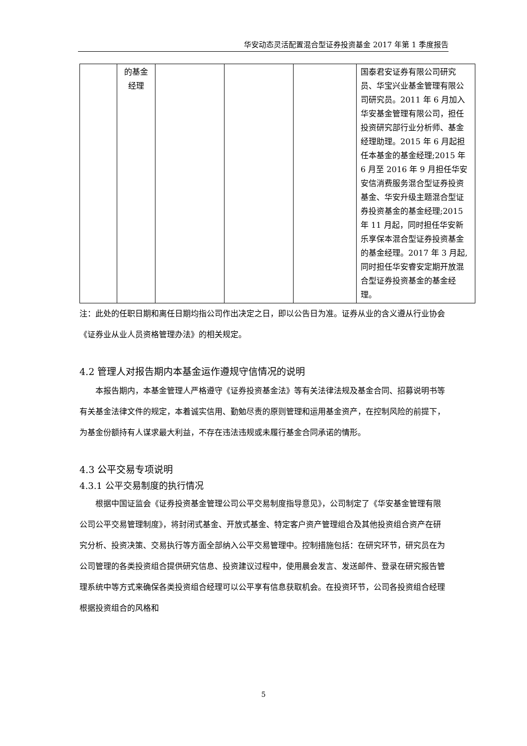华安动态灵活配置混合型证券投资基金 2017 年第 1 季度报告
| | 的基金 经理 | | | | 国泰君安证券有限公司研究员、华宝兴业基金管理有限公司研究员。2011 年 6 月加入华安基金管理有限公司，担任投资研究部行业分析师、基金经理助理。2015 年 6 月起担任本基金的基金经理;2015 年 6 月至 2016 年 9 月担任华安安信消费服务混合型证券投资基金、华安升级主题混合型证券投资基金的基金经理;2015 年 11 月起，同时担任华安新乐享保本混合型证券投资基金的基金经理。2017 年 3 月起,同时担任华安睿安定期开放混合型证券投资基金的基金经理。 |
注：此处的任职日期和离任日期均指公司作出决定之日，即以公告日为准。证券从业的含义遵从行业协会《证券业从业人员资格管理办法》的相关规定。
4.2 管理人对报告期内本基金运作遵规守信情况的说明
本报告期内，本基金管理人严格遵守《证券投资基金法》等有关法律法规及基金合同、招募说明书等有关基金法律文件的规定，本着诚实信用、勤勉尽责的原则管理和运用基金资产，在控制风险的前提下，为基金份额持有人谋求最大利益，不存在违法违规或未履行基金合同承诺的情形。
4.3 公平交易专项说明
4.3.1 公平交易制度的执行情况
根据中国证监会《证券投资基金管理公司公平交易制度指导意见》，公司制定了《华安基金管理有限公司公平交易管理制度》，将封闭式基金、开放式基金、特定客户资产管理组合及其他投资组合资产在研究分析、投资决策、交易执行等方面全部纳入公平交易管理中。控制措施包括：在研究环节，研究员在为公司管理的各类投资组合提供研究信息、投资建议过程中，使用晨会发言、发送邮件、登录在研究报告管理系统中等方式来确保各类投资组合经理可以公平享有信息获取机会。在投资环节，公司各投资组合经理根据投资组合的风格和
5